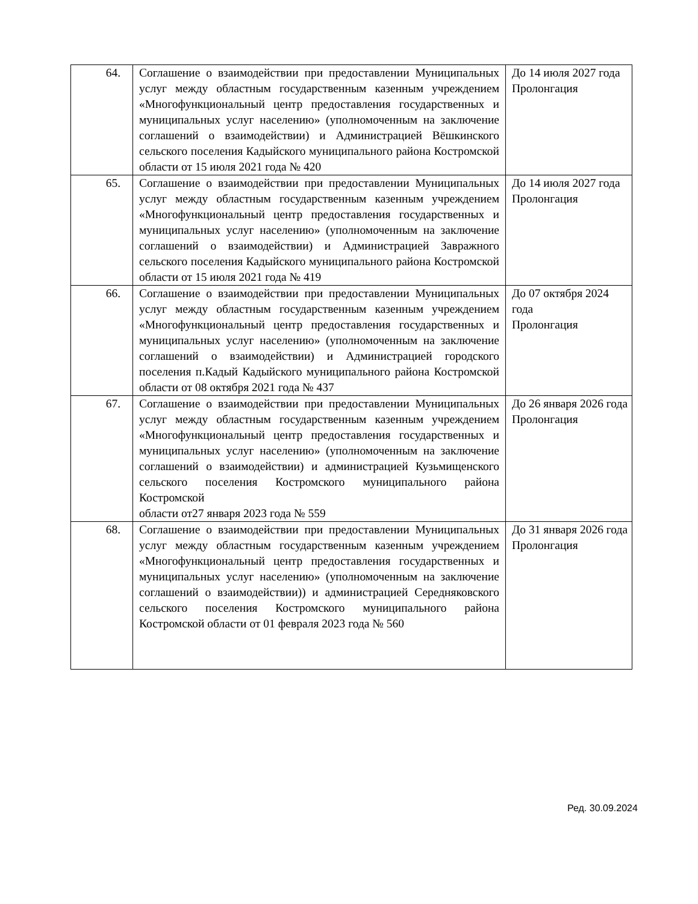| 64. | Соглашение о взаимодействии при предоставлении Муниципальных услуг между областным государственным казенным учреждением «Многофункциональный центр предоставления государственных и муниципальных услуг населению» (уполномоченным на заключение соглашений о взаимодействии) и Администрацией Вёшкинского сельского поселения Кадыйского муниципального района Костромской области от 15 июля 2021 года № 420 | До 14 июля 2027 года Пролонгация |
| 65. | Соглашение о взаимодействии при предоставлении Муниципальных услуг между областным государственным казенным учреждением «Многофункциональный центр предоставления государственных и муниципальных услуг населению» (уполномоченным на заключение соглашений о взаимодействии) и Администрацией Завражного сельского поселения Кадыйского муниципального района Костромской области от 15 июля 2021 года № 419 | До 14 июля 2027 года Пролонгация |
| 66. | Соглашение о взаимодействии при предоставлении Муниципальных услуг между областным государственным казенным учреждением «Многофункциональный центр предоставления государственных и муниципальных услуг населению» (уполномоченным на заключение соглашений о взаимодействии) и Администрацией городского поселения п.Кадый Кадыйского муниципального района Костромской области от 08 октября 2021 года № 437 | До 07 октября 2024 года Пролонгация |
| 67. | Соглашение о взаимодействии при предоставлении Муниципальных услуг между областным государственным казенным учреждением «Многофункциональный центр предоставления государственных и муниципальных услуг населению» (уполномоченным на заключение соглашений о взаимодействии) и администрацией Кузьмищенского сельского поселения Костромского муниципального района Костромской области от27 января 2023 года № 559 | До 26 января 2026 года Пролонгация |
| 68. | Соглашение о взаимодействии при предоставлении Муниципальных услуг между областным государственным казенным учреждением «Многофункциональный центр предоставления государственных и муниципальных услуг населению» (уполномоченным на заключение соглашений о взаимодействии)) и администрацией Середняковского сельского поселения Костромского муниципального района Костромской области от 01 февраля 2023 года № 560 | До 31 января 2026 года Пролонгация |
Ред. 30.09.2024